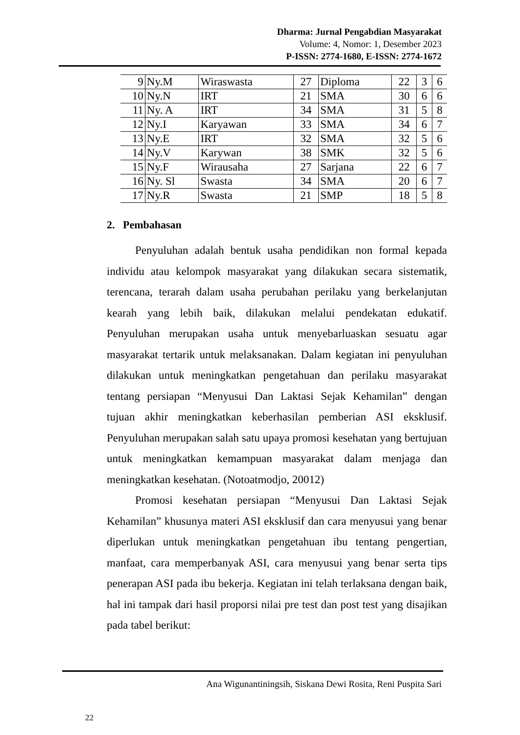Dharma: Jurnal Pengabdian Masyarakat
Volume: 4, Nomor: 1, Desember 2023
P-ISSN: 2774-1680, E-ISSN: 2774-1672
| 9 | Ny.M | Wiraswasta | 27 | Diploma | 22 | 3 | 6 |
| 10 | Ny.N | IRT | 21 | SMA | 30 | 6 | 6 |
| 11 | Ny. A | IRT | 34 | SMA | 31 | 5 | 8 |
| 12 | Ny.I | Karyawan | 33 | SMA | 34 | 6 | 7 |
| 13 | Ny.E | IRT | 32 | SMA | 32 | 5 | 6 |
| 14 | Ny.V | Karywan | 38 | SMK | 32 | 5 | 6 |
| 15 | Ny.F | Wirausaha | 27 | Sarjana | 22 | 6 | 7 |
| 16 | Ny. Sl | Swasta | 34 | SMA | 20 | 6 | 7 |
| 17 | Ny.R | Swasta | 21 | SMP | 18 | 5 | 8 |
2. Pembahasan
Penyuluhan adalah bentuk usaha pendidikan non formal kepada individu atau kelompok masyarakat yang dilakukan secara sistematik, terencana, terarah dalam usaha perubahan perilaku yang berkelanjutan kearah yang lebih baik, dilakukan melalui pendekatan edukatif. Penyuluhan merupakan usaha untuk menyebarluaskan sesuatu agar masyarakat tertarik untuk melaksanakan. Dalam kegiatan ini penyuluhan dilakukan untuk meningkatkan pengetahuan dan perilaku masyarakat tentang persiapan “Menyusui Dan Laktasi Sejak Kehamilan” dengan tujuan akhir meningkatkan keberhasilan pemberian ASI eksklusif. Penyuluhan merupakan salah satu upaya promosi kesehatan yang bertujuan untuk meningkatkan kemampuan masyarakat dalam menjaga dan meningkatkan kesehatan. (Notoatmodjo, 20012)
Promosi kesehatan persiapan “Menyusui Dan Laktasi Sejak Kehamilan” khusunya materi ASI eksklusif dan cara menyusui yang benar diperlukan untuk meningkatkan pengetahuan ibu tentang pengertian, manfaat, cara memperbanyak ASI, cara menyusui yang benar serta tips penerapan ASI pada ibu bekerja. Kegiatan ini telah terlaksana dengan baik, hal ini tampak dari hasil proporsi nilai pre test dan post test yang disajikan pada tabel berikut:
Ana Wigunantiningsih, Siskana Dewi Rosita, Reni Puspita Sari
22